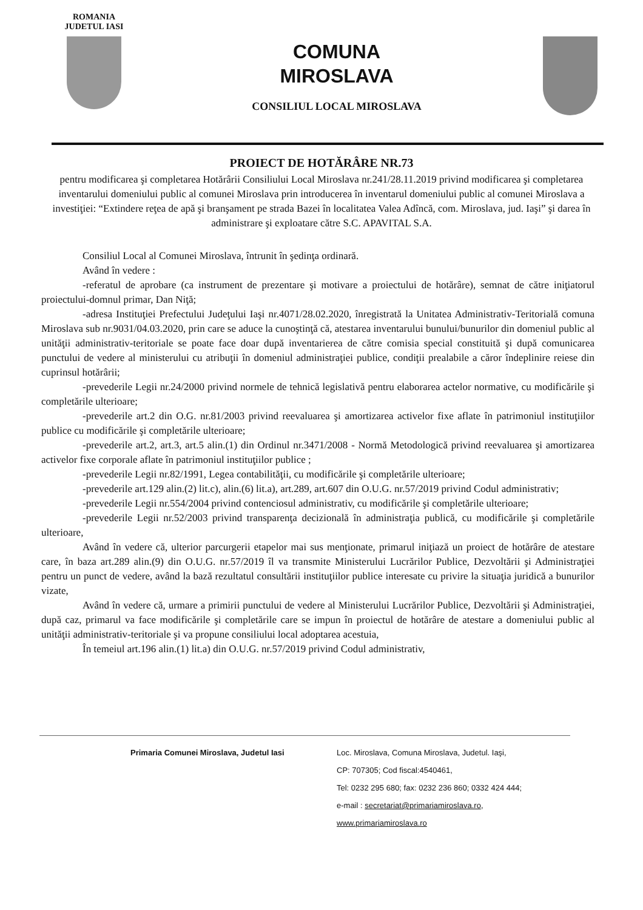ROMANIA
JUDETUL IASI
COMUNA
MIROSLAVA
CONSILIUL LOCAL MIROSLAVA
PROIECT DE HOTĂRÂRE NR.73
pentru modificarea şi completarea Hotărârii Consiliului Local Miroslava nr.241/28.11.2019 privind modificarea şi completarea inventarului domeniului public al comunei Miroslava prin introducerea în inventarul domeniului public al comunei Miroslava a investiţiei: “Extindere reţea de apă şi branşament pe strada Bazei în localitatea Valea Adîncă, com. Miroslava, jud. Iaşi” şi darea în administrare şi exploatare către S.C. APAVITAL S.A.
Consiliul Local al Comunei Miroslava, întrunit în şedinţa ordinară.
Având în vedere :
-referatul de aprobare (ca instrument de prezentare şi motivare a proiectului de hotărâre), semnat de către iniţiatorul proiectului-domnul primar, Dan Niţă;
-adresa Instituţiei Prefectului Judeţului Iaşi nr.4071/28.02.2020, înregistrată la Unitatea Administrativ-Teritorială comuna Miroslava sub nr.9031/04.03.2020, prin care se aduce la cunoştinţă că, atestarea inventarului bunului/bunurilor din domeniul public al unităţii administrativ-teritoriale se poate face doar după inventarierea de către comisia special constituită şi după comunicarea punctului de vedere al ministerului cu atribuţii în domeniul administraţiei publice, condiţii prealabile a căror îndeplinire reiese din cuprinsul hotărârii;
-prevederile Legii nr.24/2000 privind normele de tehnică legislativă pentru elaborarea actelor normative, cu modificările şi completările ulterioare;
-prevederile art.2 din O.G. nr.81/2003 privind reevaluarea şi amortizarea activelor fixe aflate în patrimoniul instituţiilor publice cu modificările şi completările ulterioare;
-prevederile art.2, art.3, art.5 alin.(1) din Ordinul nr.3471/2008 - Normă Metodologică privind reevaluarea şi amortizarea activelor fixe corporale aflate în patrimoniul instituţiilor publice ;
-prevederile Legii nr.82/1991, Legea contabilităţii, cu modificările şi completările ulterioare;
-prevederile art.129 alin.(2) lit.c), alin.(6) lit.a), art.289, art.607 din O.U.G. nr.57/2019 privind Codul administrativ;
-prevederile Legii nr.554/2004 privind contenciosul administrativ, cu modificările şi completările ulterioare;
-prevederile Legii nr.52/2003 privind transparenţa decizională în administraţia publică, cu modificările şi completările ulterioare,
Având în vedere că, ulterior parcurgerii etapelor mai sus menţionate, primarul iniţiază un proiect de hotărâre de atestare care, în baza art.289 alin.(9) din O.U.G. nr.57/2019 îl va transmite Ministerului Lucrărilor Publice, Dezvoltării şi Administraţiei pentru un punct de vedere, având la bază rezultatul consultării instituţiilor publice interesate cu privire la situaţia juridică a bunurilor vizate,
Având în vedere că, urmare a primirii punctului de vedere al Ministerului Lucrărilor Publice, Dezvoltării şi Administraţiei, după caz, primarul va face modificările şi completările care se impun în proiectul de hotărâre de atestare a domeniului public al unităţii administrativ-teritoriale şi va propune consiliului local adoptarea acestuia,
În temeiul art.196 alin.(1) lit.a) din O.U.G. nr.57/2019 privind Codul administrativ,
Primaria Comunei Miroslava, Judetul Iasi Loc. Miroslava, Comuna Miroslava, Judetul. Iaşi,
CP: 707305; Cod fiscal:4540461,
Tel: 0232 295 680; fax: 0232 236 860; 0332 424 444;
e-mail : secretariat@primariamiroslava.ro,
www.primariamiroslava.ro